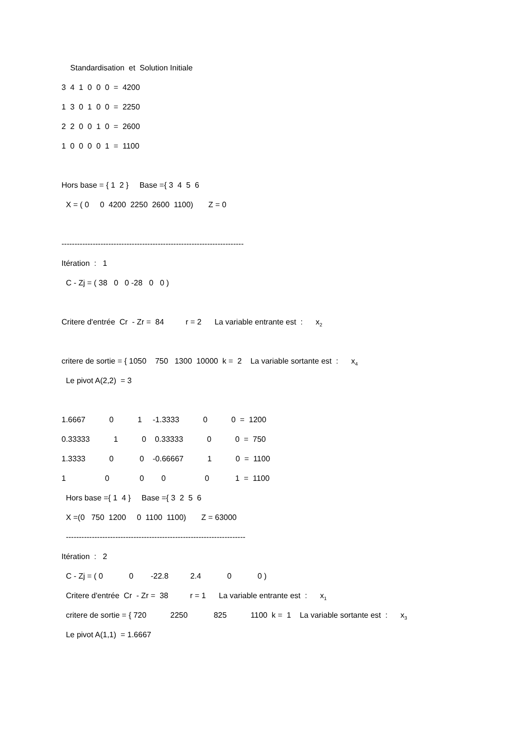Standardisation et Solution Initiale
3 4 1 0 0 0 = 4200
1 3 0 1 0 0 = 2250
2 2 0 0 1 0 = 2600
1 0 0 0 0 1 = 1100
Hors base = { 1 2 } Base ={ 3 4 5 6
X = ( 0 0 4200 2250 2600 1100) Z = 0
----------------------------------------------------------------------
Itération : 1
C - Zj = ( 38 0 0 -28 0 0 )
Critere d'entrée Cr - Zr = 84 r = 2 La variable entrante est : x<sub>2</sub>
critere de sortie = { 1050 750 1300 10000 k = 2 La variable sortante est : x<sub>4</sub>
Le pivot A(2,2) = 3
1.6667 0 1 -1.3333 0 0 = 1200
0.33333 1 0 0.33333 0 0 = 750
1.3333 0 0 -0.66667 1 0 = 1100
1 0 0 0 0 1 = 1100
Hors base ={ 1 4 } Base ={ 3 2 5 6
X =(0 750 1200 0 1100 1100) Z = 63000
---------------------------------------------------------------------
Itération : 2
C - Zj = ( 0 0 -22.8 2.4 0 0 )
Critere d'entrée Cr - Zr = 38 r = 1 La variable entrante est : x<sub>1</sub>
critere de sortie = { 720 2250 825 1100 k = 1 La variable sortante est : x<sub>3</sub>
Le pivot A(1,1) = 1.6667